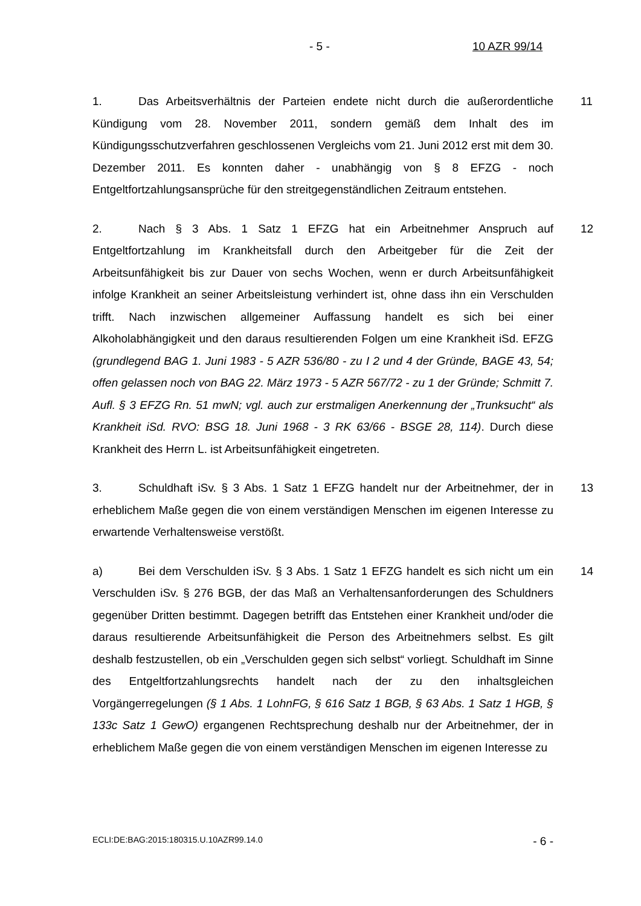- 5 - 10 AZR 99/14
11 1. Das Arbeitsverhältnis der Parteien endete nicht durch die außerordentliche Kündigung vom 28. November 2011, sondern gemäß dem Inhalt des im Kündigungsschutzverfahren geschlossenen Vergleichs vom 21. Juni 2012 erst mit dem 30. Dezember 2011. Es konnten daher - unabhängig von § 8 EFZG - noch Entgeltfortzahlungsansprüche für den streitgegenständlichen Zeitraum entstehen.
12 2. Nach § 3 Abs. 1 Satz 1 EFZG hat ein Arbeitnehmer Anspruch auf Entgeltfortzahlung im Krankheitsfall durch den Arbeitgeber für die Zeit der Arbeitsunfähigkeit bis zur Dauer von sechs Wochen, wenn er durch Arbeitsunfähigkeit infolge Krankheit an seiner Arbeitsleistung verhindert ist, ohne dass ihn ein Verschulden trifft. Nach inzwischen allgemeiner Auffassung handelt es sich bei einer Alkoholabhängigkeit und den daraus resultierenden Folgen um eine Krankheit iSd. EFZG (grundlegend BAG 1. Juni 1983 - 5 AZR 536/80 - zu I 2 und 4 der Gründe, BAGE 43, 54; offen gelassen noch von BAG 22. März 1973 - 5 AZR 567/72 - zu 1 der Gründe; Schmitt 7. Aufl. § 3 EFZG Rn. 51 mwN; vgl. auch zur erstmaligen Anerkennung der „Trunksucht“ als Krankheit iSd. RVO: BSG 18. Juni 1968 - 3 RK 63/66 - BSGE 28, 114). Durch diese Krankheit des Herrn L. ist Arbeitsunfähigkeit eingetreten.
13 3. Schuldhaft iSv. § 3 Abs. 1 Satz 1 EFZG handelt nur der Arbeitnehmer, der in erheblichem Maße gegen die von einem verständigen Menschen im eigenen Interesse zu erwartende Verhaltensweise verstößt.
14 a) Bei dem Verschulden iSv. § 3 Abs. 1 Satz 1 EFZG handelt es sich nicht um ein Verschulden iSv. § 276 BGB, der das Maß an Verhaltensanforderungen des Schuldners gegenüber Dritten bestimmt. Dagegen betrifft das Entstehen einer Krankheit und/oder die daraus resultierende Arbeitsunfähigkeit die Person des Arbeitnehmers selbst. Es gilt deshalb festzustellen, ob ein „Verschulden gegen sich selbst“ vorliegt. Schuldhaft im Sinne des Entgeltfortzahlungsrechts handelt nach der zu den inhaltsgleichen Vorgängerregelungen (§ 1 Abs. 1 LohnFG, § 616 Satz 1 BGB, § 63 Abs. 1 Satz 1 HGB, § 133c Satz 1 GewO) ergangenen Rechtsprechung deshalb nur der Arbeitnehmer, der in erheblichem Maße gegen die von einem verständigen Menschen im eigenen Interesse zu
ECLI:DE:BAG:2015:180315.U.10AZR99.14.0 - 6 -